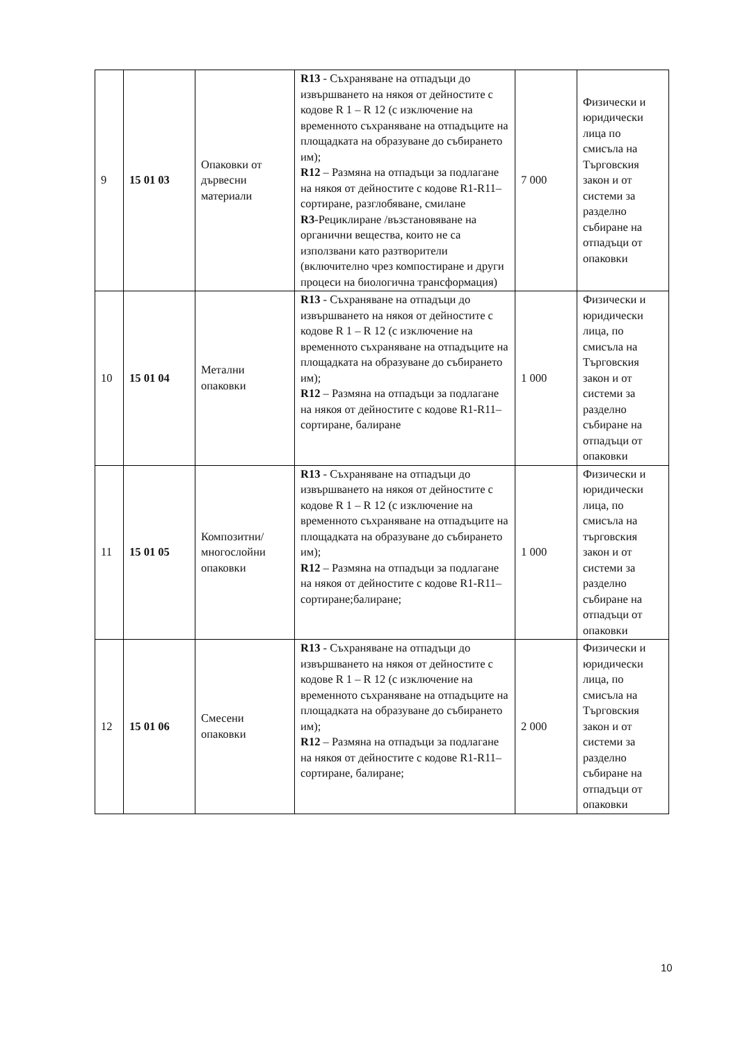| 9 | 15 01 03 | Опаковки от дървесни материали | R13 - Съхраняване на отпадъци до извършването на някоя от дейностите с кодове R 1 – R 12 (с изключение на временното съхраняване на отпадъците на площадката на образуване до събирането им); R12 – Размяна на отпадъци за подлагане на някоя от дейностите с кодове R1-R11– сортиране, разглобяване, смилане R3 -Рециклиране /възстановяване на органични вещества, които не са използвани като разтворители (включително чрез компостиране и други процеси на биологична трансформация) | 7 000 | Физически и юридически лица по смисъла на Търговския закон и от системи за разделно събиране на отпадъци от опаковки |
| 10 | 15 01 04 | Метални опаковки | R13 - Съхраняване на отпадъци до извършването на някоя от дейностите с кодове R 1 – R 12 (с изключение на временното съхраняване на отпадъците на площадката на образуване до събирането им); R12 – Размяна на отпадъци за подлагане на някоя от дейностите с кодове R1-R11– сортиране, балиране | 1 000 | Физически и юридически лица, по смисъла на Търговския закон и от системи за разделно събиране на отпадъци от опаковки |
| 11 | 15 01 05 | Композитни/ многослойни опаковки | R13 - Съхраняване на отпадъци до извършването на някоя от дейностите с кодове R 1 – R 12 (с изключение на временното съхраняване на отпадъците на площадката на образуване до събирането им); R12 – Размяна на отпадъци за подлагане на някоя от дейностите с кодове R1-R11– сортиране;балиране; | 1 000 | Физически и юридически лица, по смисъла на търговския закон и от системи за разделно събиране на отпадъци от опаковки |
| 12 | 15 01 06 | Смесени опаковки | R13 - Съхраняване на отпадъци до извършването на някоя от дейностите с кодове R 1 – R 12 (с изключение на временното съхраняване на отпадъците на площадката на образуване до събирането им); R12 – Размяна на отпадъци за подлагане на някоя от дейностите с кодове R1-R11– сортиране, балиране; | 2 000 | Физически и юридически лица, по смисъла на Търговския закон и от системи за разделно събиране на отпадъци от опаковки |
10